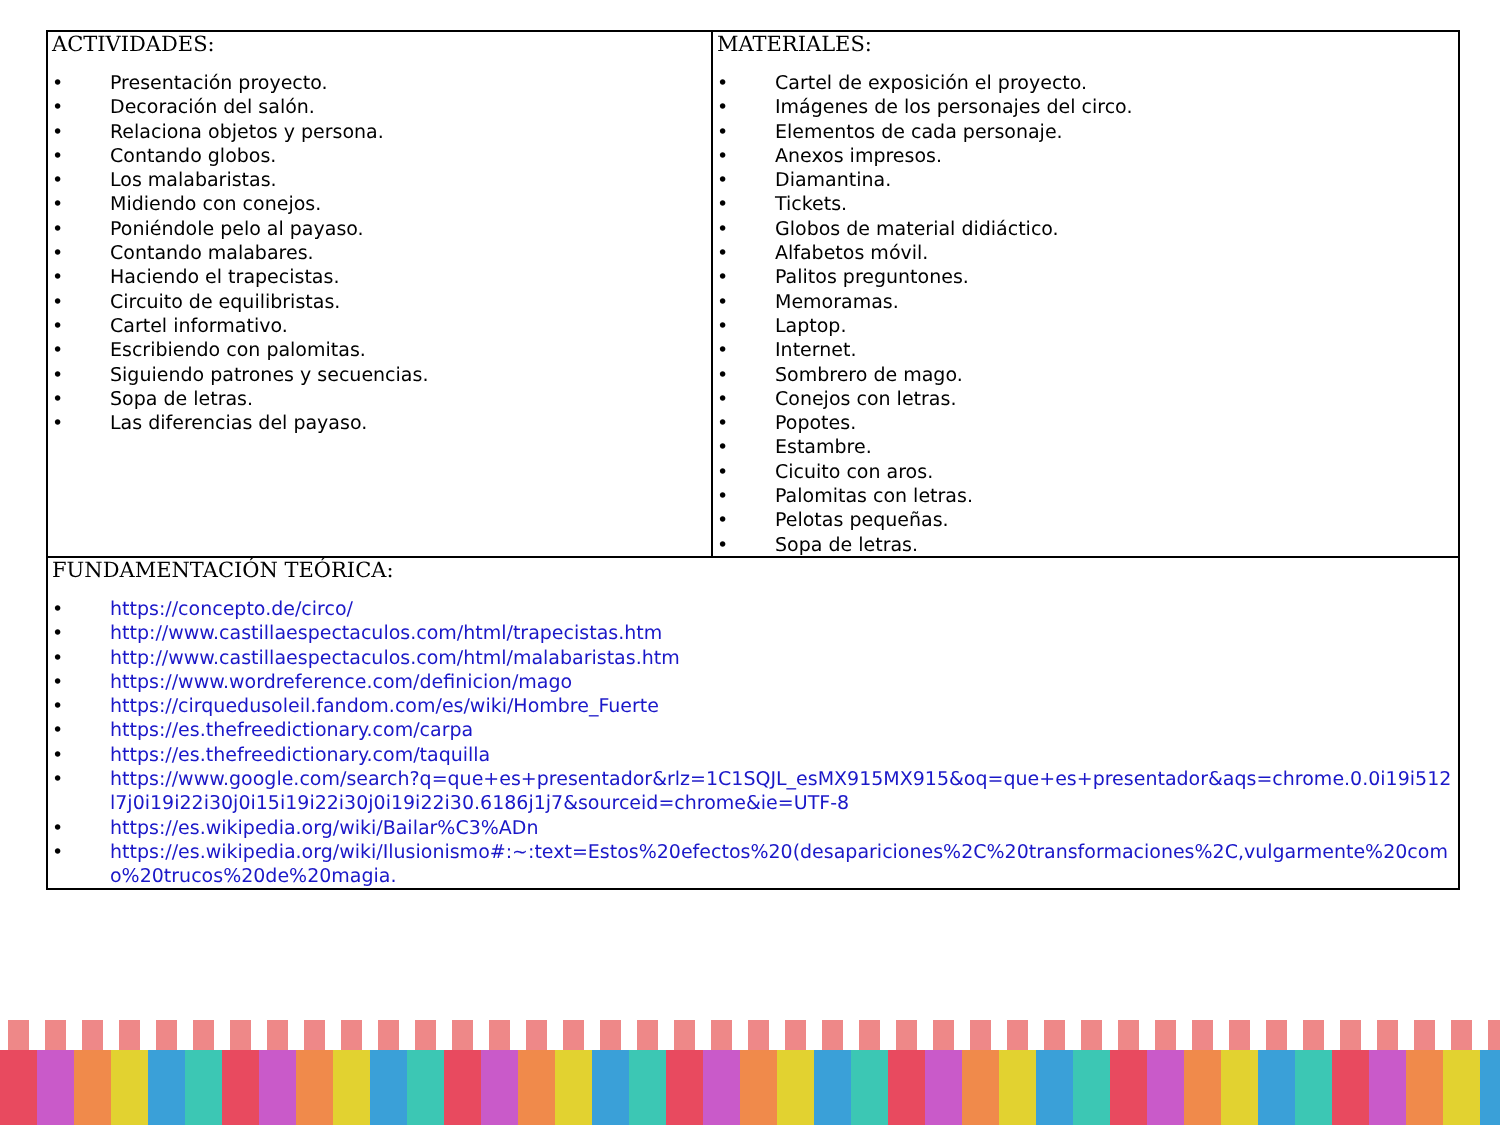| ACTIVIDADES: • Presentación proyecto. • Decoración del salón. • Relaciona objetos y persona. • Contando globos. • Los malabaristas. • Midiendo con conejos. • Poniéndole pelo al payaso. • Contando malabares. • Haciendo el trapecistas. • Circuito de equilibristas. • Cartel informativo. • Escribiendo con palomitas. • Siguiendo patrones y secuencias. • Sopa de letras. • Las diferencias del payaso. | MATERIALES: • Cartel de exposición el proyecto. • Imágenes de los personajes del circo. • Elementos de cada personaje. • Anexos impresos. • Diamantina. • Tickets. • Globos de material didiáctico. • Alfabetos móvil. • Palitos preguntones. • Memoramas. • Laptop. • Internet. • Sombrero de mago. • Conejos con letras. • Popotes. • Estambre. • Cicuito con aros. • Palomitas con letras. • Pelotas pequeñas. • Sopa de letras. |
| FUNDAMENTACIÓN TEÓRICA: • https://concepto.de/circo/ • http://www.castillaespectaculos.com/html/trapecistas.htm • http://www.castillaespectaculos.com/html/malabaristas.htm • https://www.wordreference.com/definicion/mago • https://cirquedusoleil.fandom.com/es/wiki/Hombre_Fuerte • https://es.thefreedictionary.com/carpa • https://es.thefreedictionary.com/taquilla • https://www.google.com/search?q=que+es+presentador&rlz=1C1SQJL_esMX915MX915&oq=que+es+presentador&aqs=chrome.0.0i19i512l7j0i19i22i30j0i15i19i22i30j0i19i22i30.6186j1j7&sourceid=chrome&ie=UTF-8 • https://es.wikipedia.org/wiki/Bailar%C3%ADn • https://es.wikipedia.org/wiki/Ilusionismo#:~:text=Estos%20efectos%20(desapariciones%2C%20transformaciones%2C,vulgarmente%20como%20trucos%20de%20magia. | |